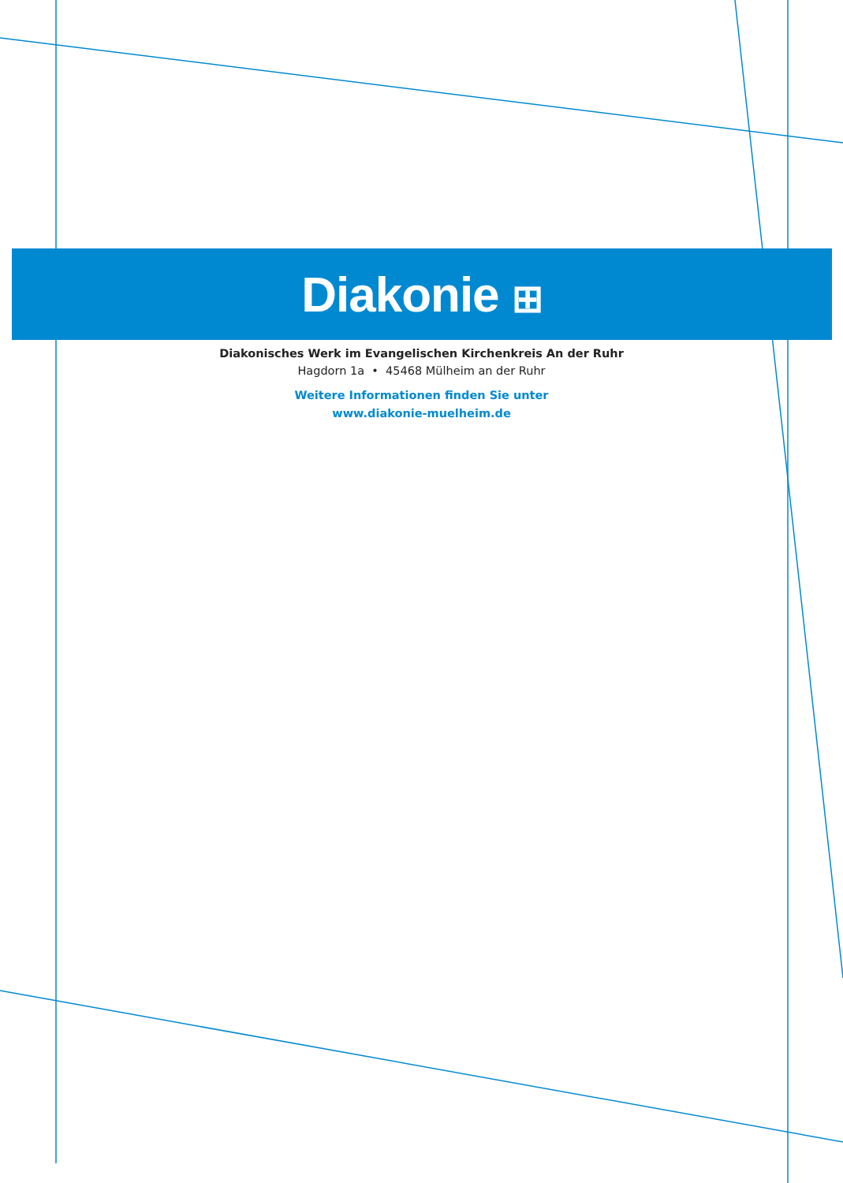Diakonie ⊞
Diakonisches Werk im Evangelischen Kirchenkreis An der Ruhr
Hagdorn 1a • 45468 Mülheim an der Ruhr
Weitere Informationen finden Sie unter
www.diakonie-muelheim.de